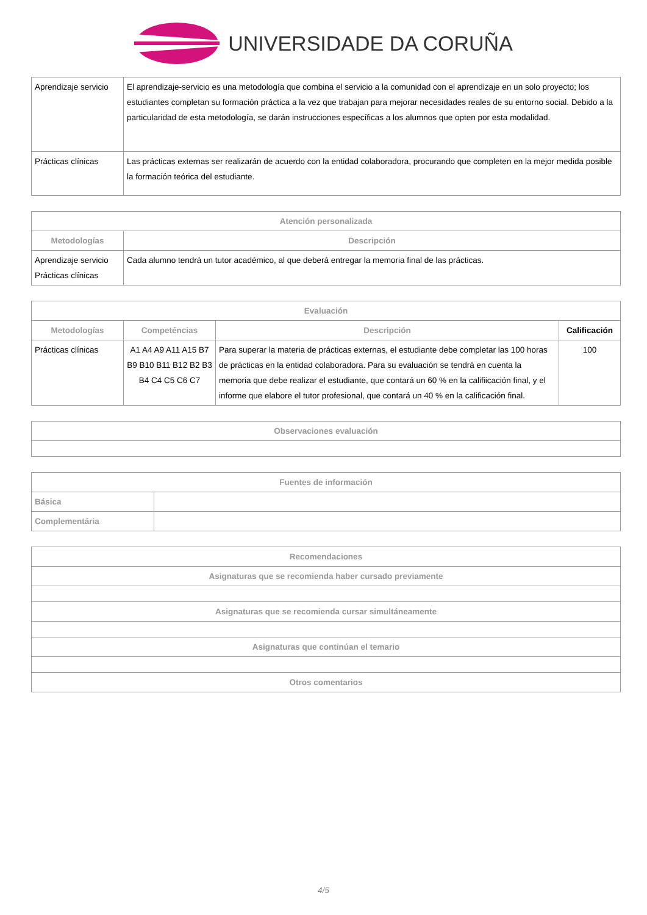UNIVERSIDADE DA CORUÑA
| Aprendizaje servicio | El aprendizaje-servicio es una metodología que combina el servicio a la comunidad con el aprendizaje en un solo proyecto; los estudiantes completan su formación práctica a la vez que trabajan para mejorar necesidades reales de su entorno social. Debido a la particularidad de esta metodología, se darán instrucciones específicas a los alumnos que opten por esta modalidad. |
| Prácticas clínicas | Las prácticas externas ser realizarán de acuerdo con la entidad colaboradora, procurando que completen en la mejor medida posible la formación teórica del estudiante. |
| Atención personalizada | |
| --- | --- |
| Metodologías | Descripción |
| Aprendizaje servicio Prácticas clínicas | Cada alumno tendrá un tutor académico, al que deberá entregar la memoria final de las prácticas. |
| Evaluación | | | |
| --- | --- | --- | --- |
| Metodologías | Competéncias | Descripción | Calificación |
| Prácticas clínicas | A1 A4 A9 A11 A15 B7 B9 B10 B11 B12 B2 B3 B4 C4 C5 C6 C7 | Para superar la materia de prácticas externas, el estudiante debe completar las 100 horas de prácticas en la entidad colaboradora. Para su evaluación se tendrá en cuenta la memoria que debe realizar el estudiante, que contará un 60 % en la califiicación final, y el informe que elabore el tutor profesional, que contará un 40 % en la calificación final. | 100 |
| Observaciones evaluación |
| --- |
| Fuentes de información | |
| --- | --- |
| Básica | |
| Complementária | |
| Recomendaciones |
| --- |
| Asignaturas que se recomienda haber cursado previamente |
| Asignaturas que se recomienda cursar simultáneamente |
| Asignaturas que continúan el temario |
| Otros comentarios |
4/5